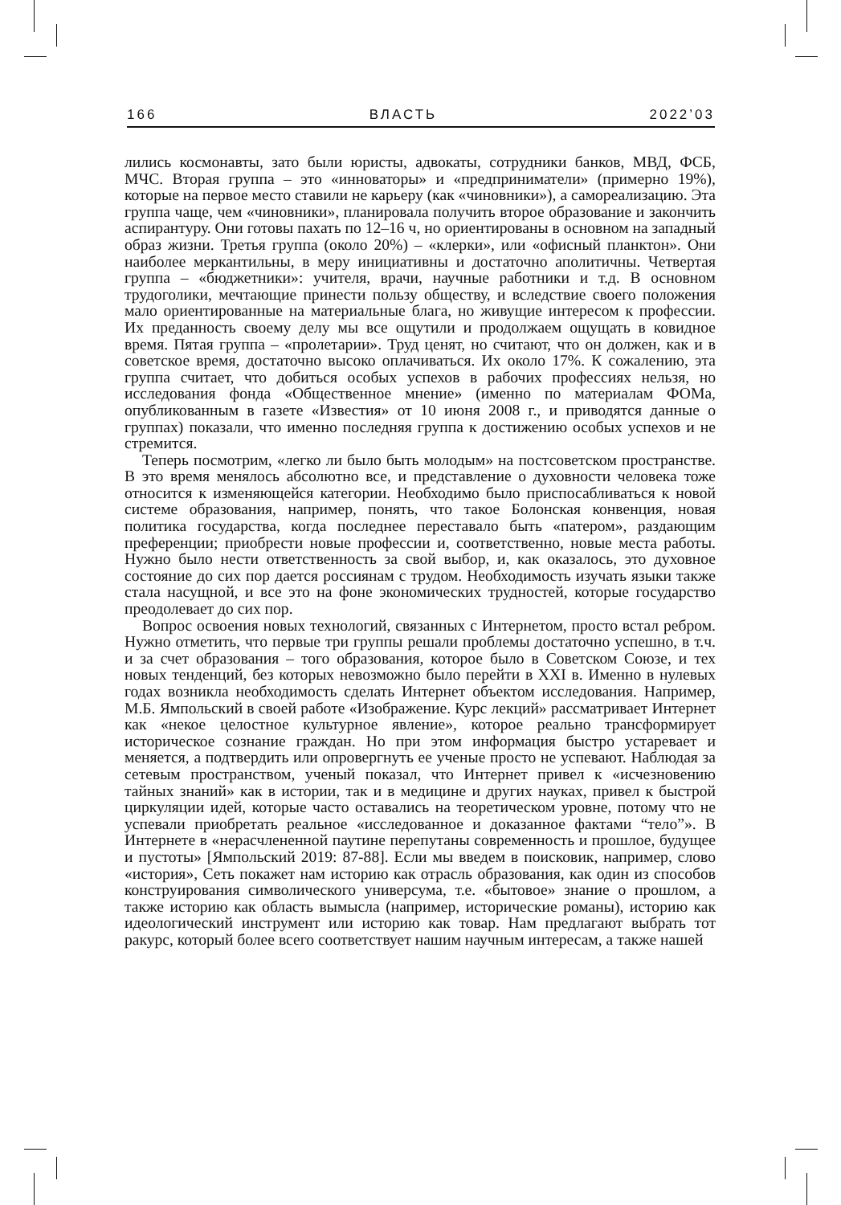166 ВЛАСТЬ 2022’03
лились космонавты, зато были юристы, адвокаты, сотрудники банков, МВД, ФСБ, МЧС. Вторая группа – это «инноваторы» и «предприниматели» (примерно 19%), которые на первое место ставили не карьеру (как «чиновники»), а самореализацию. Эта группа чаще, чем «чиновники», планировала получить второе образование и закончить аспирантуру. Они готовы пахать по 12–16 ч, но ориентированы в основном на западный образ жизни. Третья группа (около 20%) – «клерки», или «офисный планктон». Они наиболее меркантильны, в меру инициативны и достаточно аполитичны. Четвертая группа – «бюджетники»: учителя, врачи, научные работники и т.д. В основном трудоголики, мечтающие принести пользу обществу, и вследствие своего положения мало ориентированные на материальные блага, но живущие интересом к профессии. Их преданность своему делу мы все ощутили и продолжаем ощущать в ковидное время. Пятая группа – «пролетарии». Труд ценят, но считают, что он должен, как и в советское время, достаточно высоко оплачиваться. Их около 17%. К сожалению, эта группа считает, что добиться особых успехов в рабочих профессиях нельзя, но исследования фонда «Общественное мнение» (именно по материалам ФОМа, опубликованным в газете «Известия» от 10 июня 2008 г., и приводятся данные о группах) показали, что именно последняя группа к достижению особых успехов и не стремится.
Теперь посмотрим, «легко ли было быть молодым» на постсоветском пространстве. В это время менялось абсолютно все, и представление о духовности человека тоже относится к изменяющейся категории. Необходимо было приспосабливаться к новой системе образования, например, понять, что такое Болонская конвенция, новая политика государства, когда последнее переставало быть «патером», раздающим преференции; приобрести новые профессии и, соответственно, новые места работы. Нужно было нести ответственность за свой выбор, и, как оказалось, это духовное состояние до сих пор дается россиянам с трудом. Необходимость изучать языки также стала насущной, и все это на фоне экономических трудностей, которые государство преодолевает до сих пор.
Вопрос освоения новых технологий, связанных с Интернетом, просто встал ребром. Нужно отметить, что первые три группы решали проблемы достаточно успешно, в т.ч. и за счет образования – того образования, которое было в Советском Союзе, и тех новых тенденций, без которых невозможно было перейти в XXI в. Именно в нулевых годах возникла необходимость сделать Интернет объектом исследования. Например, М.Б. Ямпольский в своей работе «Изображение. Курс лекций» рассматривает Интернет как «некое целостное культурное явление», которое реально трансформирует историческое сознание граждан. Но при этом информация быстро устаревает и меняется, а подтвердить или опровергнуть ее ученые просто не успевают. Наблюдая за сетевым пространством, ученый показал, что Интернет привел к «исчезновению тайных знаний» как в истории, так и в медицине и других науках, привел к быстрой циркуляции идей, которые часто оставались на теоретическом уровне, потому что не успевали приобретать реальное «исследованное и доказанное фактами “тело”». В Интернете в «нерасчлененной паутине перепутаны современность и прошлое, будущее и пустоты» [Ямпольский 2019: 87-88]. Если мы введем в поисковик, например, слово «история», Сеть покажет нам историю как отрасль образования, как один из способов конструирования символического универсума, т.е. «бытовое» знание о прошлом, а также историю как область вымысла (например, исторические романы), историю как идеологический инструмент или историю как товар. Нам предлагают выбрать тот ракурс, который более всего соответствует нашим научным интересам, а также нашей